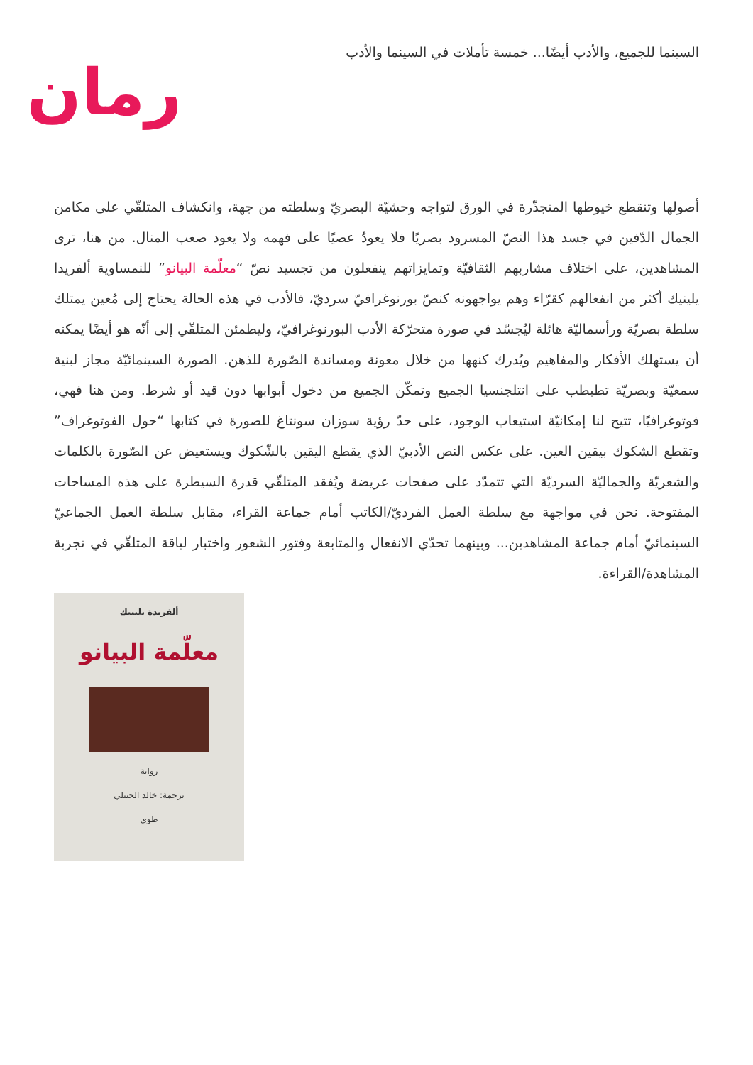السينما للجميع، والأدب أيضًا... خمسة تأملات في السينما والأدب
رمان
أصولها وتنقطع خيوطها المتجذّرة في الورق لتواجه وحشيّة البصريّ وسلطته من جهة، وانكشاف المتلقّي على مكامن الجمال الدّفين في جسد هذا النصّ المسرود بصريًا فلا يعودُ عصيًا على فهمه ولا يعود صعب المنال. من هنا، ترى المشاهدين، على اختلاف مشاربهم الثقافيّة وتمايزاتهم ينفعلون من تجسيد نصّ “معلّمة البيانو” للنمساوية ألفريدا يلينيك أكثر من انفعالهم كقرّاء وهم يواجهونه كنصّ بورنوغرافيّ سرديّ، فالأدب في هذه الحالة يحتاج إلى مُعين يمتلك سلطة بصريّة ورأسماليّة هائلة ليُجسّد في صورة متحرّكة الأدب البورنوغرافيّ، وليطمئن المتلقّي إلى أنّه هو أيضًا يمكنه أن يستهلك الأفكار والمفاهيم ويُدرك كنهها من خلال معونة ومساندة الصّورة للذهن. الصورة السينمائيّة مجاز لبنية سمعيّة وبصريّة تطبطب على انتلجنسيا الجميع وتمكّن الجميع من دخول أبوابها دون قيد أو شرط. ومن هنا فهي، فوتوغرافيًا، تتيح لنا إمكانيّة استيعاب الوجود، على حدّ رؤية سوزان سونتاغ للصورة في كتابها “حول الفوتوغراف” وتقطع الشكوك بيقين العين. على عكس النص الأدبيّ الذي يقطع اليقين بالشّكوك ويستعيض عن الصّورة بالكلمات والشعريّة والجماليّة السرديّة التي تتمدّد على صفحات عريضة ويُفقد المتلقّي قدرة السيطرة على هذه المساحات المفتوحة. نحن في مواجهة مع سلطة العمل الفرديّ/الكاتب أمام جماعة القراء، مقابل سلطة العمل الجماعيّ السينمائيّ أمام جماعة المشاهدين... وبينهما تحدّي الانفعال والمتابعة وفتور الشعور واختبار لياقة المتلقّي في تجربة المشاهدة/القراءة.
ألفريدة يلينيك
معلّمة البيانو
رواية
ترجمة: خالد الجبيلي
طوى